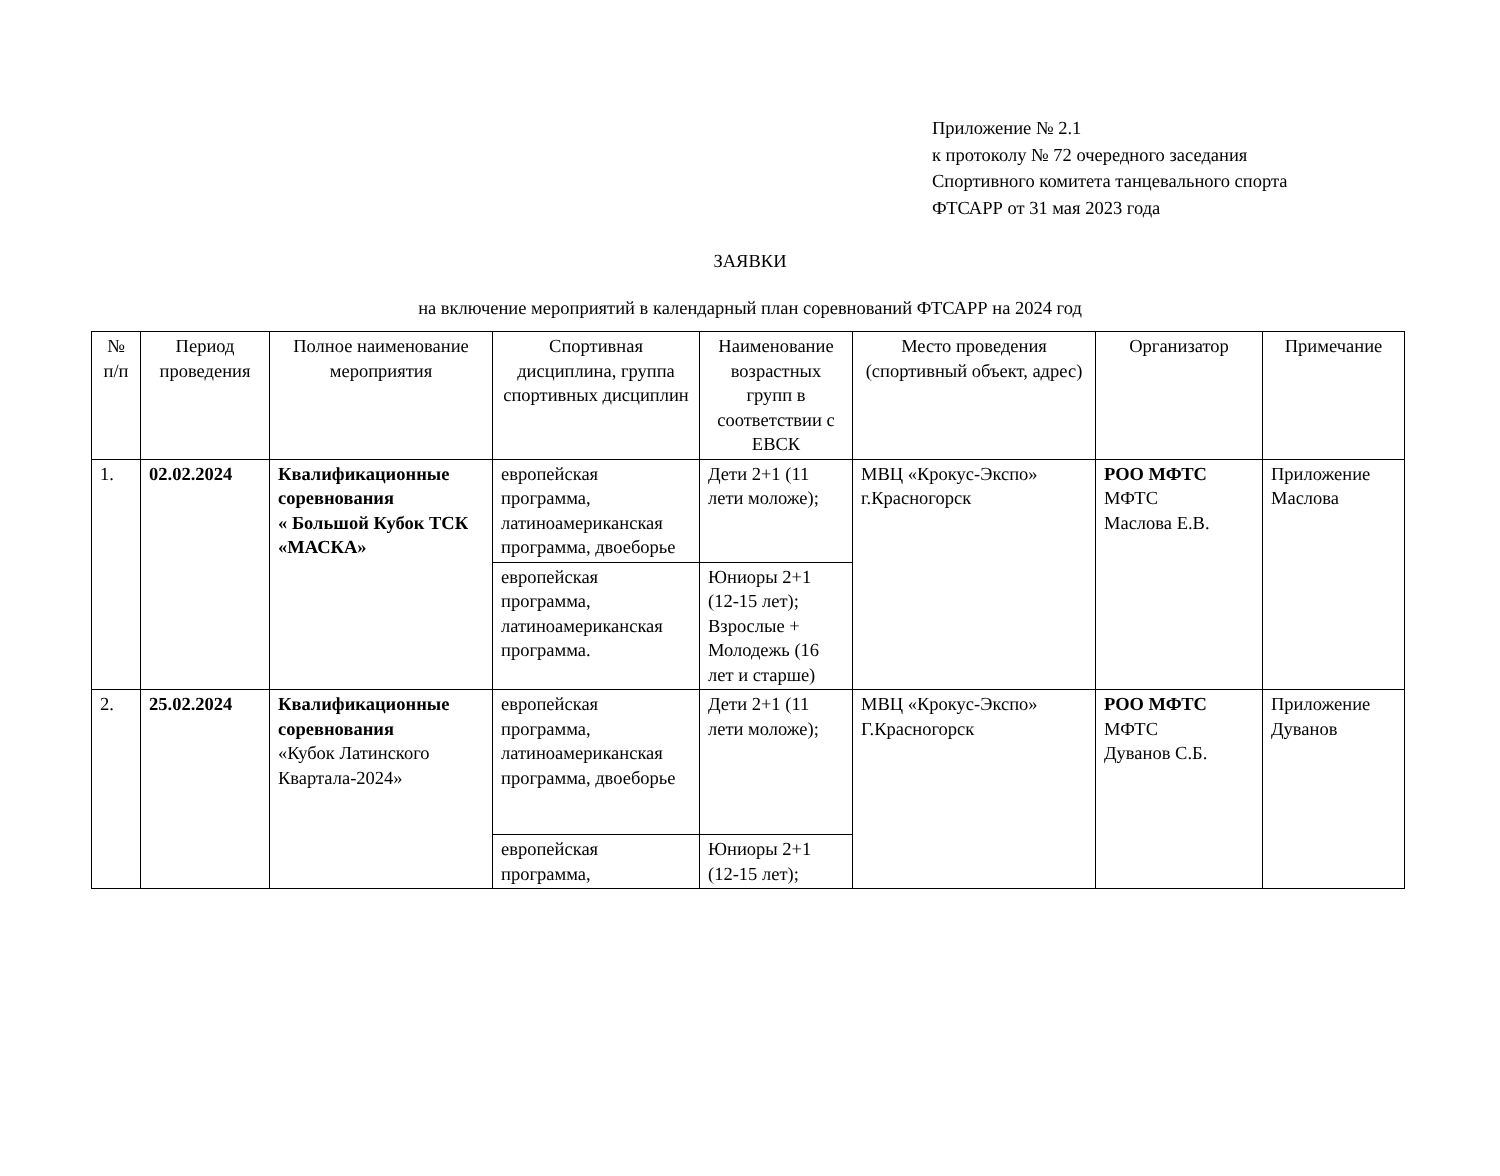Приложение № 2.1
к протоколу № 72 очередного заседания
Спортивного комитета танцевального спорта
ФТСАРР от 31 мая 2023 года
ЗАЯВКИ
на включение мероприятий в календарный план соревнований ФТСАРР на 2024 год
| № п/п | Период проведения | Полное наименование мероприятия | Спортивная дисциплина, группа спортивных дисциплин | Наименование возрастных групп в соответствии с ЕВСК | Место проведения (спортивный объект, адрес) | Организатор | Примечание |
| --- | --- | --- | --- | --- | --- | --- | --- |
| 1. | 02.02.2024 | Квалификационные соревнования « Большой Кубок ТСК «МАСКА» | европейская программа, латиноамериканская программа, двоеборье | Дети 2+1 (11 лети моложе); | МВЦ «Крокус-Экспо» г.Красногорск | РОО МФТС МФТС Маслова Е.В. | Приложение Маслова |
| | | | европейская программа, латиноамериканская программа. | Юниоры 2+1 (12-15 лет); Взрослые + Молодежь (16 лет и старше) | | | |
| 2. | 25.02.2024 | Квалификационные соревнования «Кубок Латинского Квартала-2024» | европейская программа, латиноамериканская программа, двоеборье | Дети 2+1 (11 лети моложе); | МВЦ «Крокус-Экспо» Г.Красногорск | РОО МФТС МФТС Дуванов С.Б. | Приложение Дуванов |
| | | | европейская программа, | Юниоры 2+1 (12-15 лет); | | | |